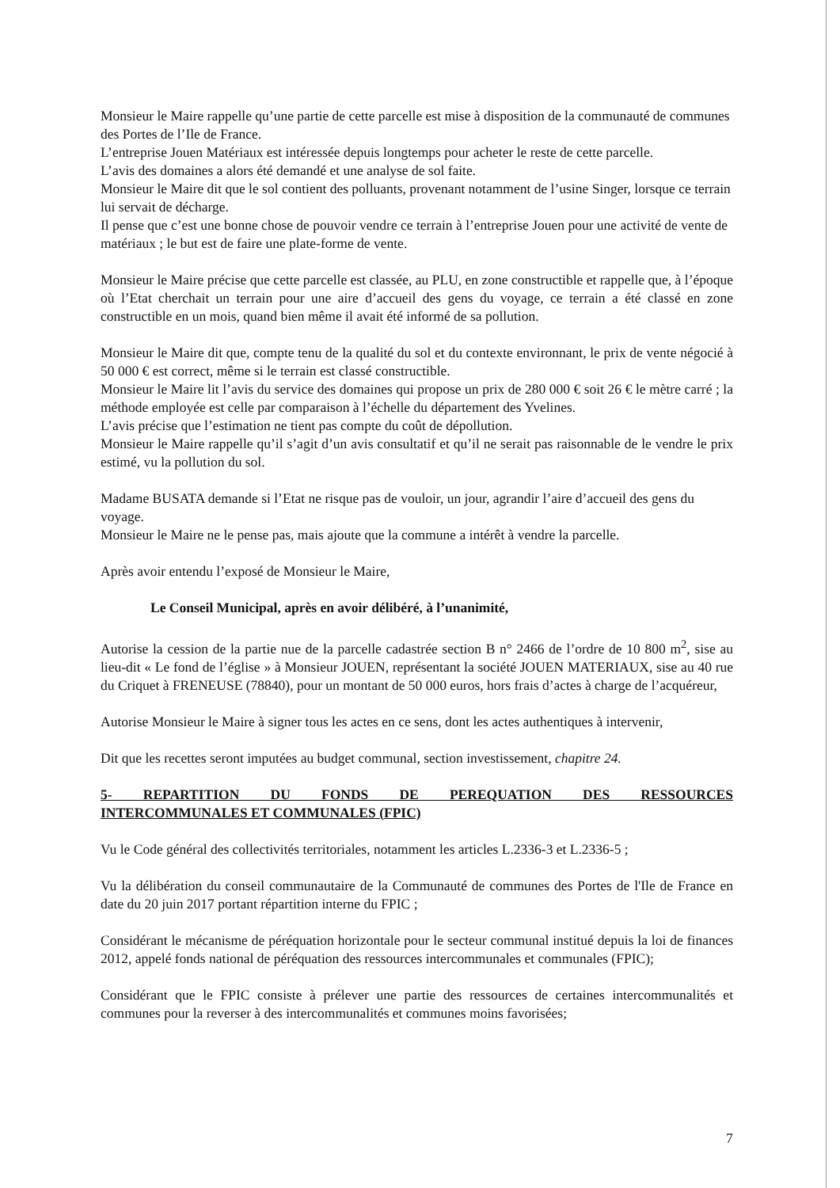Monsieur le Maire rappelle qu’une partie de cette parcelle est mise à disposition de la communauté de communes des Portes de l’Ile de France.
L’entreprise Jouen Matériaux est intéressée depuis longtemps pour acheter le reste de cette parcelle.
L’avis des domaines a alors été demandé et une analyse de sol faite.
Monsieur le Maire dit que le sol contient des polluants, provenant notamment de l’usine Singer, lorsque ce terrain lui servait de décharge.
Il pense que c’est une bonne chose de pouvoir vendre ce terrain à l’entreprise Jouen pour une activité de vente de matériaux ; le but est de faire une plate-forme de vente.
Monsieur le Maire précise que cette parcelle est classée, au PLU, en zone constructible et rappelle que, à l’époque où l’Etat cherchait un terrain pour une aire d’accueil des gens du voyage, ce terrain a été classé en zone constructible en un mois, quand bien même il avait été informé de sa pollution.
Monsieur le Maire dit que, compte tenu de la qualité du sol et du contexte environnant, le prix de vente négocié à 50 000 € est correct, même si le terrain est classé constructible.
Monsieur le Maire lit l’avis du service des domaines qui propose un prix de 280 000 € soit 26 € le mètre carré ; la méthode employée est celle par comparaison à l’échelle du département des Yvelines.
L’avis précise que l’estimation ne tient pas compte du coût de dépollution.
Monsieur le Maire rappelle qu’il s’agit d’un avis consultatif et qu’il ne serait pas raisonnable de le vendre le prix estimé, vu la pollution du sol.
Madame BUSATA demande si l’Etat ne risque pas de vouloir, un jour, agrandir l’aire d’accueil des gens du voyage.
Monsieur le Maire ne le pense pas, mais ajoute que la commune a intérêt à vendre la parcelle.
Après avoir entendu l’exposé de Monsieur le Maire,
Le Conseil Municipal, après en avoir délibéré, à l’unanimité,
Autorise la cession de la partie nue de la parcelle cadastrée section B n° 2466 de l’ordre de 10 800 m<sup>2</sup>, sise au lieu-dit « Le fond de l’église » à Monsieur JOUEN, représentant la société JOUEN MATERIAUX, sise au 40 rue du Criquet à FRENEUSE (78840), pour un montant de 50 000 euros, hors frais d’actes à charge de l’acquéreur,
Autorise Monsieur le Maire à signer tous les actes en ce sens, dont les actes authentiques à intervenir,
Dit que les recettes seront imputées au budget communal, section investissement, chapitre 24.
5- REPARTITION DU FONDS DE PEREQUATION DES RESSOURCES
INTERCOMMUNALES ET COMMUNALES (FPIC)
Vu le Code général des collectivités territoriales, notamment les articles L.2336-3 et L.2336-5 ;
Vu la délibération du conseil communautaire de la Communauté de communes des Portes de l'Ile de France en date du 20 juin 2017 portant répartition interne du FPIC ;
Considérant le mécanisme de péréquation horizontale pour le secteur communal institué depuis la loi de finances 2012, appelé fonds national de péréquation des ressources intercommunales et communales (FPIC);
Considérant que le FPIC consiste à prélever une partie des ressources de certaines intercommunalités et communes pour la reverser à des intercommunalités et communes moins favorisées;
7